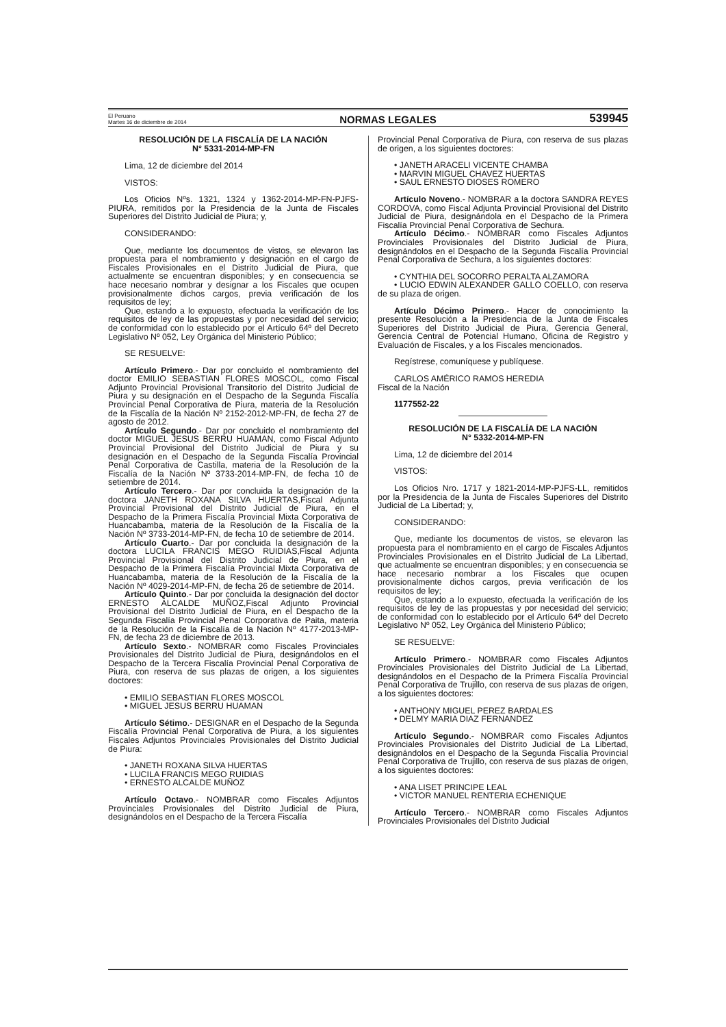El Peruano
Martes 16 de diciembre de 2014
NORMAS LEGALES
539945
RESOLUCIÓN DE LA FISCALÍA DE LA NACIÓN
N° 5331-2014-MP-FN
Lima, 12 de diciembre del 2014
VISTOS:
Los Oficios Nºs. 1321, 1324 y 1362-2014-MP-FN-PJFS-PIURA, remitidos por la Presidencia de la Junta de Fiscales Superiores del Distrito Judicial de Piura; y,
CONSIDERANDO:
Que, mediante los documentos de vistos, se elevaron las propuesta para el nombramiento y designación en el cargo de Fiscales Provisionales en el Distrito Judicial de Piura, que actualmente se encuentran disponibles; y en consecuencia se hace necesario nombrar y designar a los Fiscales que ocupen provisionalmente dichos cargos, previa verificación de los requisitos de ley;
Que, estando a lo expuesto, efectuada la verificación de los requisitos de ley de las propuestas y por necesidad del servicio; de conformidad con lo establecido por el Artículo 64º del Decreto Legislativo Nº 052, Ley Orgánica del Ministerio Público;
SE RESUELVE:
Artículo Primero.- Dar por concluido el nombramiento del doctor EMILIO SEBASTIAN FLORES MOSCOL, como Fiscal Adjunto Provincial Provisional Transitorio del Distrito Judicial de Piura y su designación en el Despacho de la Segunda Fiscalía Provincial Penal Corporativa de Piura, materia de la Resolución de la Fiscalía de la Nación Nº 2152-2012-MP-FN, de fecha 27 de agosto de 2012.
Artículo Segundo.- Dar por concluido el nombramiento del doctor MIGUEL JESUS BERRU HUAMAN, como Fiscal Adjunto Provincial Provisional del Distrito Judicial de Piura y su designación en el Despacho de la Segunda Fiscalía Provincial Penal Corporativa de Castilla, materia de la Resolución de la Fiscalía de la Nación Nº 3733-2014-MP-FN, de fecha 10 de setiembre de 2014.
Artículo Tercero.- Dar por concluida la designación de la doctora JANETH ROXANA SILVA HUERTAS,Fiscal Adjunta Provincial Provisional del Distrito Judicial de Piura, en el Despacho de la Primera Fiscalía Provincial Mixta Corporativa de Huancabamba, materia de la Resolución de la Fiscalía de la Nación Nº 3733-2014-MP-FN, de fecha 10 de setiembre de 2014.
Artículo Cuarto.- Dar por concluida la designación de la doctora LUCILA FRANCIS MEGO RUIDIAS,Fiscal Adjunta Provincial Provisional del Distrito Judicial de Piura, en el Despacho de la Primera Fiscalía Provincial Mixta Corporativa de Huancabamba, materia de la Resolución de la Fiscalía de la Nación Nº 4029-2014-MP-FN, de fecha 26 de setiembre de 2014.
Artículo Quinto.- Dar por concluida la designación del doctor ERNESTO ALCALDE MUÑOZ,Fiscal Adjunto Provincial Provisional del Distrito Judicial de Piura, en el Despacho de la Segunda Fiscalía Provincial Penal Corporativa de Paita, materia de la Resolución de la Fiscalía de la Nación Nº 4177-2013-MP-FN, de fecha 23 de diciembre de 2013.
Artículo Sexto.- NOMBRAR como Fiscales Provinciales Provisionales del Distrito Judicial de Piura, designándolos en el Despacho de la Tercera Fiscalía Provincial Penal Corporativa de Piura, con reserva de sus plazas de origen, a los siguientes doctores:
• EMILIO SEBASTIAN FLORES MOSCOL
• MIGUEL JESUS BERRU HUAMAN
Artículo Sétimo.- DESIGNAR en el Despacho de la Segunda Fiscalía Provincial Penal Corporativa de Piura, a los siguientes Fiscales Adjuntos Provinciales Provisionales del Distrito Judicial de Piura:
• JANETH ROXANA SILVA HUERTAS
• LUCILA FRANCIS MEGO RUIDIAS
• ERNESTO ALCALDE MUÑOZ
Artículo Octavo.- NOMBRAR como Fiscales Adjuntos Provinciales Provisionales del Distrito Judicial de Piura, designándolos en el Despacho de la Tercera Fiscalía
Provincial Penal Corporativa de Piura, con reserva de sus plazas de origen, a los siguientes doctores:
• JANETH ARACELI VICENTE CHAMBA
• MARVIN MIGUEL CHAVEZ HUERTAS
• SAUL ERNESTO DIOSES ROMERO
Artículo Noveno.- NOMBRAR a la doctora SANDRA REYES CORDOVA, como Fiscal Adjunta Provincial Provisional del Distrito Judicial de Piura, designándola en el Despacho de la Primera Fiscalía Provincial Penal Corporativa de Sechura.
Artículo Décimo.- NOMBRAR como Fiscales Adjuntos Provinciales Provisionales del Distrito Judicial de Piura, designándolos en el Despacho de la Segunda Fiscalía Provincial Penal Corporativa de Sechura, a los siguientes doctores:
• CYNTHIA DEL SOCORRO PERALTA ALZAMORA
• LUCIO EDWIN ALEXANDER GALLO COELLO, con reserva de su plaza de origen.
Artículo Décimo Primero.- Hacer de conocimiento la presente Resolución a la Presidencia de la Junta de Fiscales Superiores del Distrito Judicial de Piura, Gerencia General, Gerencia Central de Potencial Humano, Oficina de Registro y Evaluación de Fiscales, y a los Fiscales mencionados.
Regístrese, comuníquese y publíquese.
CARLOS AMÉRICO RAMOS HEREDIA
Fiscal de la Nación
1177552-22
RESOLUCIÓN DE LA FISCALÍA DE LA NACIÓN
N° 5332-2014-MP-FN
Lima, 12 de diciembre del 2014
VISTOS:
Los Oficios Nro. 1717 y 1821-2014-MP-PJFS-LL, remitidos por la Presidencia de la Junta de Fiscales Superiores del Distrito Judicial de La Libertad; y,
CONSIDERANDO:
Que, mediante los documentos de vistos, se elevaron las propuesta para el nombramiento en el cargo de Fiscales Adjuntos Provinciales Provisionales en el Distrito Judicial de La Libertad, que actualmente se encuentran disponibles; y en consecuencia se hace necesario nombrar a los Fiscales que ocupen provisionalmente dichos cargos, previa verificación de los requisitos de ley;
Que, estando a lo expuesto, efectuada la verificación de los requisitos de ley de las propuestas y por necesidad del servicio; de conformidad con lo establecido por el Artículo 64º del Decreto Legislativo Nº 052, Ley Orgánica del Ministerio Público;
SE RESUELVE:
Artículo Primero.- NOMBRAR como Fiscales Adjuntos Provinciales Provisionales del Distrito Judicial de La Libertad, designándolos en el Despacho de la Primera Fiscalía Provincial Penal Corporativa de Trujillo, con reserva de sus plazas de origen, a los siguientes doctores:
• ANTHONY MIGUEL PEREZ BARDALES
• DELMY MARIA DIAZ FERNANDEZ
Artículo Segundo.- NOMBRAR como Fiscales Adjuntos Provinciales Provisionales del Distrito Judicial de La Libertad, designándolos en el Despacho de la Segunda Fiscalía Provincial Penal Corporativa de Trujillo, con reserva de sus plazas de origen, a los siguientes doctores:
• ANA LISET PRINCIPE LEAL
• VICTOR MANUEL RENTERIA ECHENIQUE
Artículo Tercero.- NOMBRAR como Fiscales Adjuntos Provinciales Provisionales del Distrito Judicial